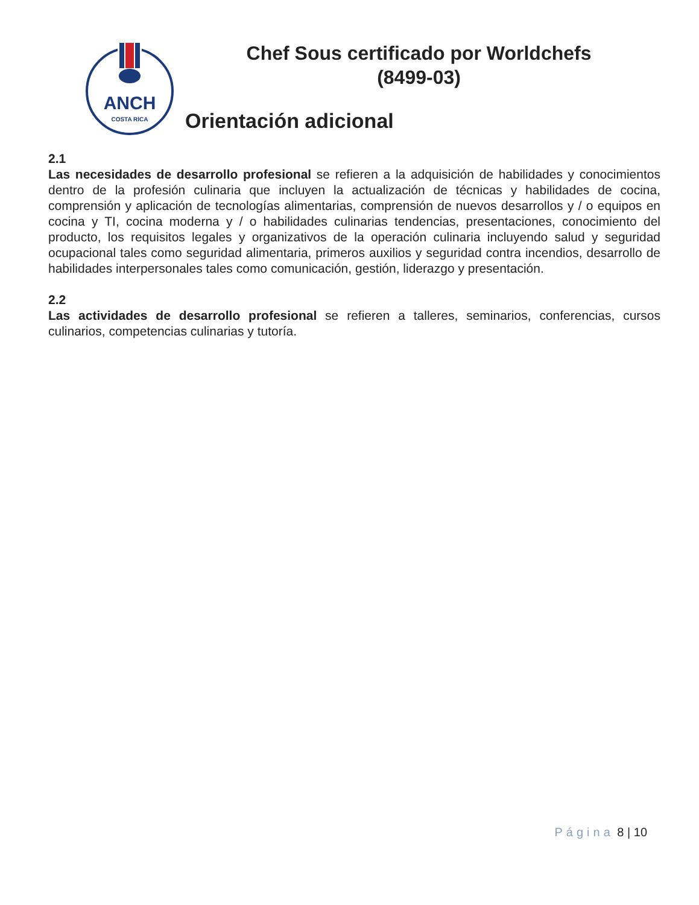ANCH
COSTA RICA
Chef Sous certificado por Worldchefs
(8499-03)
Orientación adicional
2.1
Las necesidades de desarrollo profesional se refieren a la adquisición de habilidades y conocimientos dentro de la profesión culinaria que incluyen la actualización de técnicas y habilidades de cocina, comprensión y aplicación de tecnologías alimentarias, comprensión de nuevos desarrollos y / o equipos en cocina y TI, cocina moderna y / o habilidades culinarias tendencias, presentaciones, conocimiento del producto, los requisitos legales y organizativos de la operación culinaria incluyendo salud y seguridad ocupacional tales como seguridad alimentaria, primeros auxilios y seguridad contra incendios, desarrollo de habilidades interpersonales tales como comunicación, gestión, liderazgo y presentación.
2.2
Las actividades de desarrollo profesional se refieren a talleres, seminarios, conferencias, cursos culinarios, competencias culinarias y tutoría.
Página 8 | 10